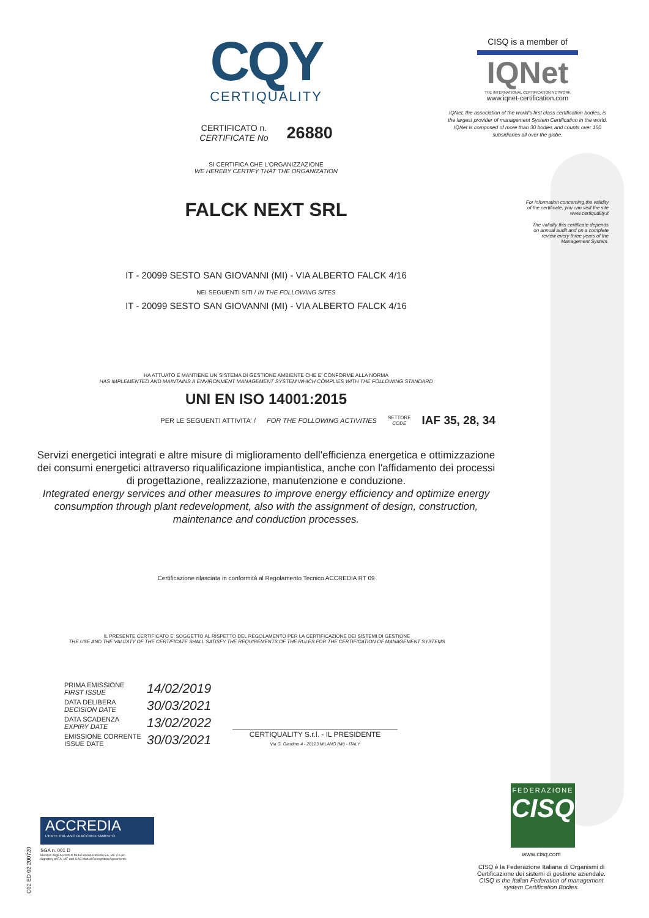CQY
CERTIQUALITY
CERTIFICATO n.
CERTIFICATE No
26880
SI CERTIFICA CHE L'ORGANIZZAZIONE
WE HEREBY CERTIFY THAT THE ORGANIZATION
FALCK NEXT SRL
IT - 20099 SESTO SAN GIOVANNI (MI) - VIA ALBERTO FALCK 4/16
NEI SEGUENTI SITI / IN THE FOLLOWING SITES
IT - 20099 SESTO SAN GIOVANNI (MI) - VIA ALBERTO FALCK 4/16
HA ATTUATO E MANTIENE UN SISTEMA DI GESTIONE AMBIENTE CHE E' CONFORME ALLA NORMA
HAS IMPLEMENTED AND MAINTAINS A ENVIRONMENT MANAGEMENT SYSTEM WHICH COMPLIES WITH THE FOLLOWING STANDARD
UNI EN ISO 14001:2015
PER LE SEGUENTI ATTIVITA' / FOR THE FOLLOWING ACTIVITIES SETTORE
CODE IAF 35, 28, 34
Servizi energetici integrati e altre misure di miglioramento dell'efficienza energetica e ottimizzazione dei consumi energetici attraverso riqualificazione impiantistica, anche con l'affidamento dei processi di progettazione, realizzazione, manutenzione e conduzione.
Integrated energy services and other measures to improve energy efficiency and optimize energy consumption through plant redevelopment, also with the assignment of design, construction, maintenance and conduction processes.
Certificazione rilasciata in conformità al Regolamento Tecnico ACCREDIA RT 09
IL PRESENTE CERTIFICATO E' SOGGETTO AL RISPETTO DEL REGOLAMENTO PER LA CERTIFICAZIONE DEI SISTEMI DI GESTIONE
THE USE AND THE VALIDITY OF THE CERTIFICATE SHALL SATISFY THE REQUIREMENTS OF THE RULES FOR THE CERTIFICATION OF MANAGEMENT SYSTEMS
PRIMA EMISSIONE
FIRST ISSUE
14/02/2019
DATA DELIBERA
DECISION DATE
30/03/2021
DATA SCADENZA
EXPIRY DATE
13/02/2022
EMISSIONE CORRENTE
ISSUE DATE
30/03/2021
CERTIQUALITY S.r.l. - IL PRESIDENTE
Via G. Giardino 4 - 20123 MILANO (MI) - ITALY
CISQ is a member of
IQNet
THE INTERNATIONAL CERTIFICATION NETWORK
www.iqnet-certification.com
IQNet, the association of the world's first class certification bodies, is the largest provider of management System Certification in the world. IQNet is composed of more than 30 bodies and counts over 150 subsidiaries all over the globe.
For information concerning the validity
of the certificate, you can visit the site
www.certiquality.it
The validity this certificate depends
on annual audit and on a complete
review every three years of the
Management System.
FEDERAZIONE
CISQ
www.cisq.com
CISQ è la Federazione Italiana di Organismi di Certificazione dei sistemi di gestione aziendale.
CISQ is the Italian Federation of management system Certification Bodies.
ACCREDIA
L'ENTE ITALIANO DI ACCREDITAMENTO
SGA n. 001 D
Membro degli Accordi di Mutuo riconoscimento EA, IAF e ILAC.
Signatory of EA, IAF and ILAC Mutual Recognition Agreements.
C02 ED 02 200720